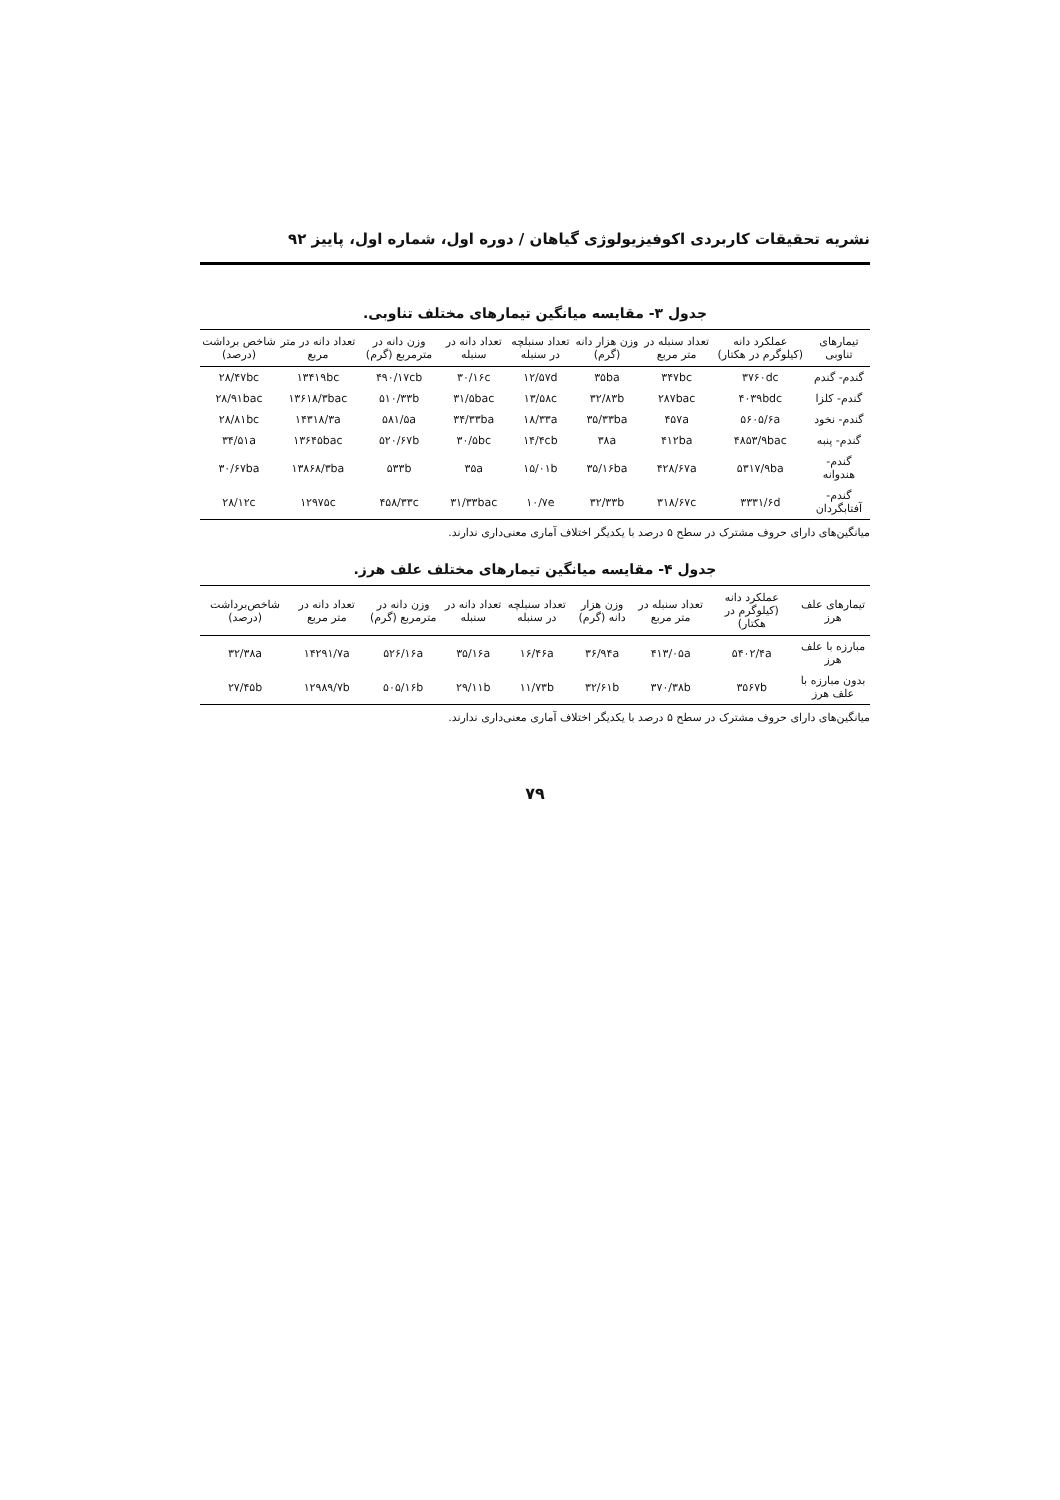نشریه تحقیقات کاربردی اکوفیزیولوژی گیاهان / دوره اول، شماره اول، پاییز ۹۲
جدول ۳- مقایسه میانگین تیمارهای مختلف تناوبی.
| تیمارهای تناوبی | عملکرد دانه (کیلوگرم در هکتار) | تعداد سنبله در متر مربع | وزن هزار دانه (گرم) | تعداد سنبلچه در سنبله | تعداد دانه در سنبله | وزن دانه در مترمربع (گرم) | تعداد دانه در متر مربع | شاخص برداشت (درصد) |
| --- | --- | --- | --- | --- | --- | --- | --- | --- |
| گندم- گندم | ۳۷۶۰dc | ۳۴۷bc | ۳۵ba | ۱۲/۵۷d | ۳۰/۱۶c | ۴۹۰/۱۷cb | ۱۳۴۱۹bc | ۲۸/۴۷bc |
| گندم- کلزا | ۴۰۳۹bdc | ۲۸۷bac | ۳۲/۸۳b | ۱۳/۵۸c | ۳۱/۵bac | ۵۱۰/۳۳b | ۱۳۶۱۸/۳bac | ۲۸/۹۱bac |
| گندم- نخود | ۵۶۰۵/۶a | ۴۵۷a | ۳۵/۳۳ba | ۱۸/۳۳a | ۳۴/۳۳ba | ۵۸۱/۵a | ۱۴۳۱۸/۳a | ۲۸/۸۱bc |
| گندم- پنبه | ۴۸۵۳/۹bac | ۴۱۲ba | ۳۸a | ۱۴/۴cb | ۳۰/۵bc | ۵۲۰/۶۷b | ۱۳۶۴۵bac | ۳۴/۵۱a |
| گندم- هندوانه | ۵۳۱۷/۹ba | ۴۲۸/۶۷a | ۳۵/۱۶ba | ۱۵/۰۱b | ۳۵a | ۵۳۳b | ۱۳۸۶۸/۳ba | ۳۰/۶۷ba |
| گندم- آفتابگردان | ۳۳۳۱/۶d | ۳۱۸/۶۷c | ۳۲/۳۳b | ۱۰/۷e | ۳۱/۳۳bac | ۴۵۸/۳۳c | ۱۲۹۷۵c | ۲۸/۱۲c |
میانگین‌های دارای حروف مشترک در سطح ۵ درصد با یکدیگر اختلاف آماری معنی‌داری ندارند.
جدول ۴- مقایسه میانگین تیمارهای مختلف علف هرز.
| تیمارهای علف هرز | عملکرد دانه (کیلوگرم در هکتار) | تعداد سنبله در متر مربع | وزن هزار دانه (گرم) | تعداد سنبلچه در سنبله | تعداد دانه در سنبله | وزن دانه در مترمربع (گرم) | تعداد دانه در متر مربع | شاخص‌برداشت (درصد) |
| --- | --- | --- | --- | --- | --- | --- | --- | --- |
| مبارزه با علف هرز | ۵۴۰۲/۴a | ۴۱۳/۰۵a | ۳۶/۹۴a | ۱۶/۴۶a | ۳۵/۱۶a | ۵۲۶/۱۶a | ۱۴۲۹۱/۷a | ۳۲/۳۸a |
| بدون مبارزه با علف هرز | ۳۵۶۷b | ۳۷۰/۳۸b | ۳۲/۶۱b | ۱۱/۷۳b | ۲۹/۱۱b | ۵۰۵/۱۶b | ۱۲۹۸۹/۷b | ۲۷/۴۵b |
میانگین‌های دارای حروف مشترک در سطح ۵ درصد با یکدیگر اختلاف آماری معنی‌داری ندارند.
۷۹